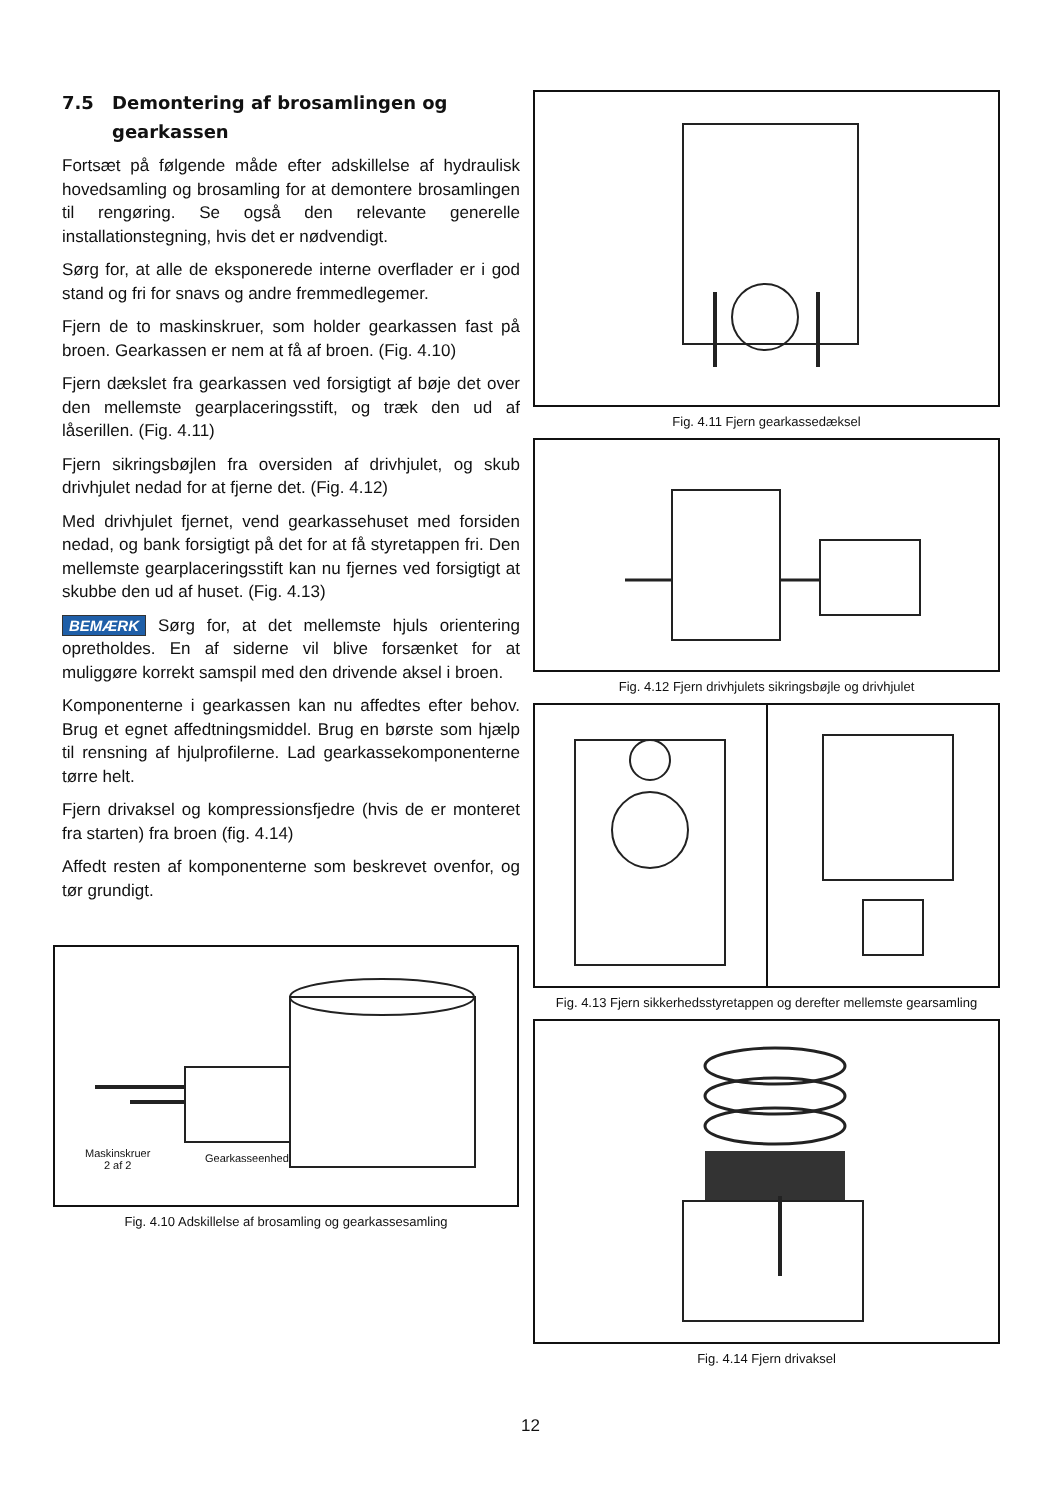7.5 Demontering af brosamlingen og gearkassen
Fortsæt på følgende måde efter adskillelse af hydraulisk hovedsamling og brosamling for at demontere brosamlingen til rengøring. Se også den relevante generelle installationstegning, hvis det er nødvendigt.
Sørg for, at alle de eksponerede interne overflader er i god stand og fri for snavs og andre fremmedlegemer.
Fjern de to maskinskruer, som holder gearkassen fast på broen. Gearkassen er nem at få af broen. (Fig. 4.10)
Fjern dækslet fra gearkassen ved forsigtigt af bøje det over den mellemste gearplaceringsstift, og træk den ud af låserillen. (Fig. 4.11)
Fjern sikringsbøjlen fra oversiden af drivhjulet, og skub drivhjulet nedad for at fjerne det. (Fig. 4.12)
Med drivhjulet fjernet, vend gearkassehuset med forsiden nedad, og bank forsigtigt på det for at få styretappen fri. Den mellemste gearplaceringsstift kan nu fjernes ved forsigtigt at skubbe den ud af huset. (Fig. 4.13)
BEMÆRK Sørg for, at det mellemste hjuls orientering opretholdes. En af siderne vil blive forsænket for at muliggøre korrekt samspil med den drivende aksel i broen.
Komponenterne i gearkassen kan nu affedtes efter behov. Brug et egnet affedtningsmiddel. Brug en børste som hjælp til rensning af hjulprofilerne. Lad gearkassekomponenterne tørre helt.
Fjern drivaksel og kompressionsfjedre (hvis de er monteret fra starten) fra broen (fig. 4.14)
Affedt resten af komponenterne som beskrevet ovenfor, og tør grundigt.
Maskinskruer
2 af 2
Gearkasseenhed
Fig. 4.10 Adskillelse af brosamling og gearkassesamling
Fig. 4.11 Fjern gearkassedæksel
Fig. 4.12 Fjern drivhjulets sikringsbøjle og drivhjulet
Fig. 4.13 Fjern sikkerhedsstyretappen og derefter mellemste gearsamling
Fig. 4.14 Fjern drivaksel
12